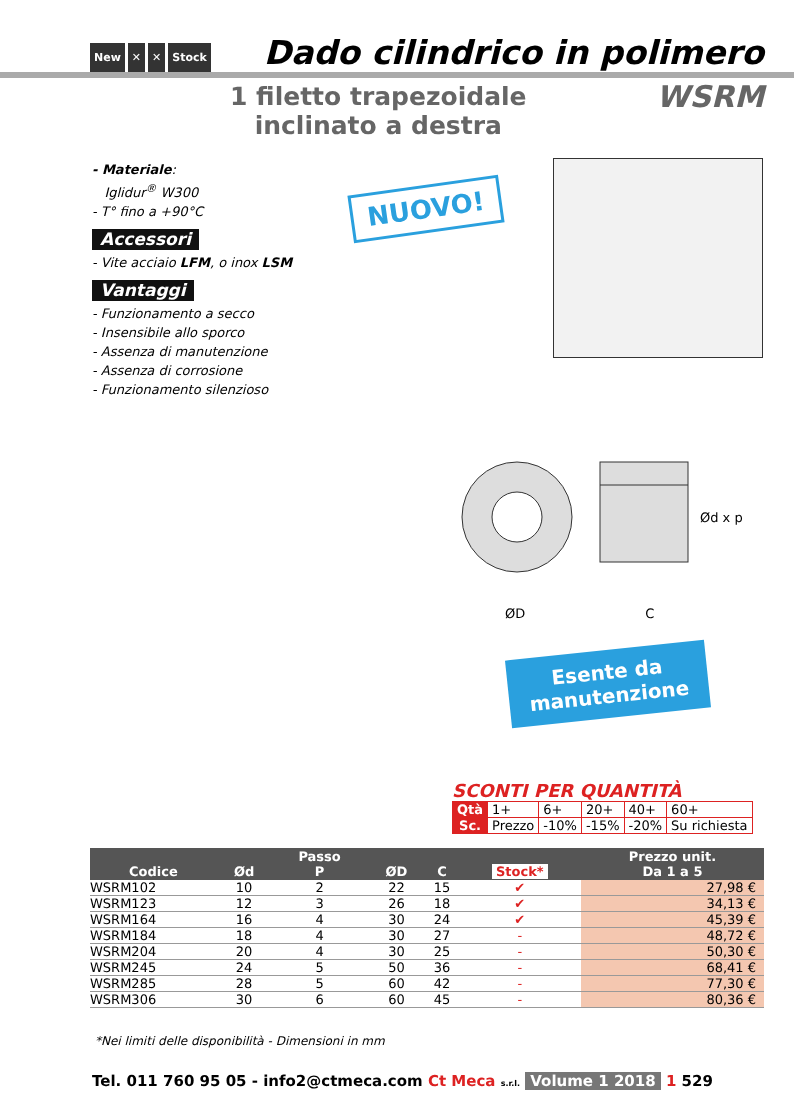New ✕ ✕ Stock
Dado cilindrico in polimero
1 filetto trapezoidale
inclinato a destra
WSRM
- Materiale:
Iglidur<sup>®</sup> W300
- T° fino a +90°C
Accessori
- Vite acciaio LFM, o inox LSM
Vantaggi
- Funzionamento a secco
- Insensibile allo sporco
- Assenza di manutenzione
- Assenza di corrosione
- Funzionamento silenzioso
NUOVO!
ØD C
Ød x p
Esente da
manutenzione
SCONTI PER QUANTITÀ
| Qtà | 1+ | 6+ | 20+ | 40+ | 60+ |
| Sc. | Prezzo | -10% | -15% | -20% | Su richiesta |
| Codice | Ød | Passo P | ØD | C | Stock* | Prezzo unit. Da 1 a 5 |
| --- | --- | --- | --- | --- | --- | --- |
| WSRM102 | 10 | 2 | 22 | 15 | ✔ | 27,98 € |
| WSRM123 | 12 | 3 | 26 | 18 | ✔ | 34,13 € |
| WSRM164 | 16 | 4 | 30 | 24 | ✔ | 45,39 € |
| WSRM184 | 18 | 4 | 30 | 27 | - | 48,72 € |
| WSRM204 | 20 | 4 | 30 | 25 | - | 50,30 € |
| WSRM245 | 24 | 5 | 50 | 36 | - | 68,41 € |
| WSRM285 | 28 | 5 | 60 | 42 | - | 77,30 € |
| WSRM306 | 30 | 6 | 60 | 45 | - | 80,36 € |
*Nei limiti delle disponibilità - Dimensioni in mm
Tel. 011 760 95 05 - info2@ctmeca.com Ct Meca s.r.l. Volume 1 2018 1 529